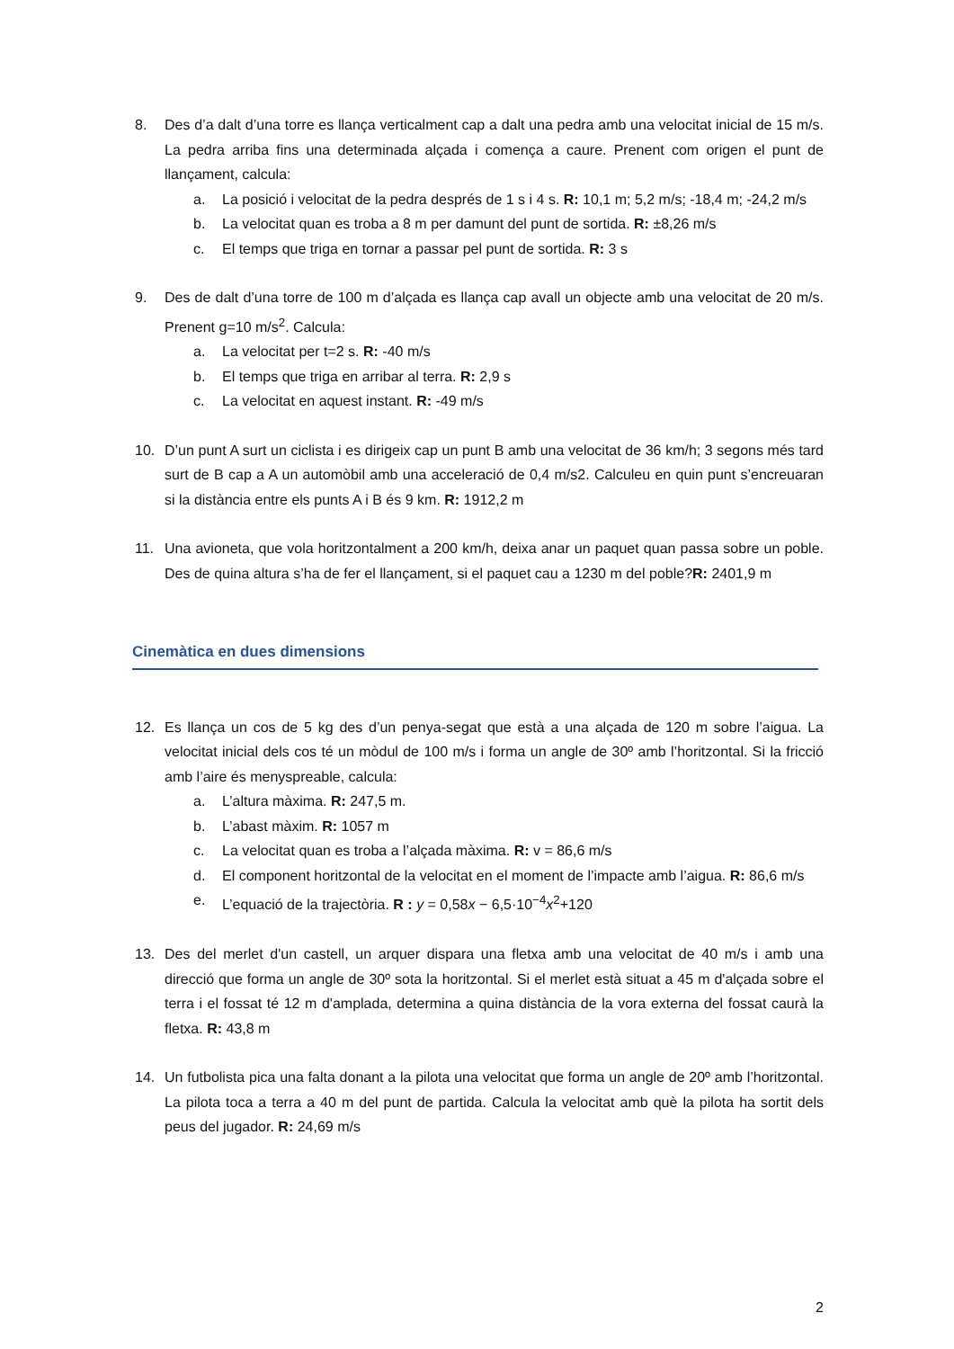8. Des d’a dalt d’una torre es llança verticalment cap a dalt una pedra amb una velocitat inicial de 15 m/s. La pedra arriba fins una determinada alçada i comença a caure. Prenent com origen el punt de llançament, calcula:
a. La posició i velocitat de la pedra després de 1 s i 4 s. R: 10,1 m; 5,2 m/s; -18,4 m; -24,2 m/s
b. La velocitat quan es troba a 8 m per damunt del punt de sortida. R: ±8,26 m/s
c. El temps que triga en tornar a passar pel punt de sortida. R: 3 s
9. Des de dalt d’una torre de 100 m d’alçada es llança cap avall un objecte amb una velocitat de 20 m/s. Prenent g=10 m/s<sup>2</sup>. Calcula:
a. La velocitat per t=2 s. R: -40 m/s
b. El temps que triga en arribar al terra. R: 2,9 s
c. La velocitat en aquest instant. R: -49 m/s
10. D’un punt A surt un ciclista i es dirigeix cap un punt B amb una velocitat de 36 km/h; 3 segons més tard surt de B cap a A un automòbil amb una acceleració de 0,4 m/s2. Calculeu en quin punt s’encreuaran si la distància entre els punts A i B és 9 km. R: 1912,2 m
11. Una avioneta, que vola horitzontalment a 200 km/h, deixa anar un paquet quan passa sobre un poble. Des de quina altura s’ha de fer el llançament, si el paquet cau a 1230 m del poble?R: 2401,9 m
Cinemàtica en dues dimensions
12. Es llança un cos de 5 kg des d’un penya-segat que està a una alçada de 120 m sobre l’aigua. La velocitat inicial dels cos té un mòdul de 100 m/s i forma un angle de 30º amb l’horitzontal. Si la fricció amb l’aire és menyspreable, calcula:
a. L’altura màxima. R: 247,5 m.
b. L’abast màxim. R: 1057 m
c. La velocitat quan es troba a l’alçada màxima. R: v = 86,6 m/s
d. El component horitzontal de la velocitat en el moment de l’impacte amb l’aigua. R: 86,6 m/s
e. L’equació de la trajectòria. R : y = 0,58x − 6,5·10<sup>−4</sup>x<sup>2</sup>+120
13. Des del merlet d'un castell, un arquer dispara una fletxa amb una velocitat de 40 m/s i amb una direcció que forma un angle de 30º sota la horitzontal. Si el merlet està situat a 45 m d'alçada sobre el terra i el fossat té 12 m d'amplada, determina a quina distància de la vora externa del fossat caurà la fletxa. R: 43,8 m
14. Un futbolista pica una falta donant a la pilota una velocitat que forma un angle de 20º amb l’horitzontal. La pilota toca a terra a 40 m del punt de partida. Calcula la velocitat amb què la pilota ha sortit dels peus del jugador. R: 24,69 m/s
2